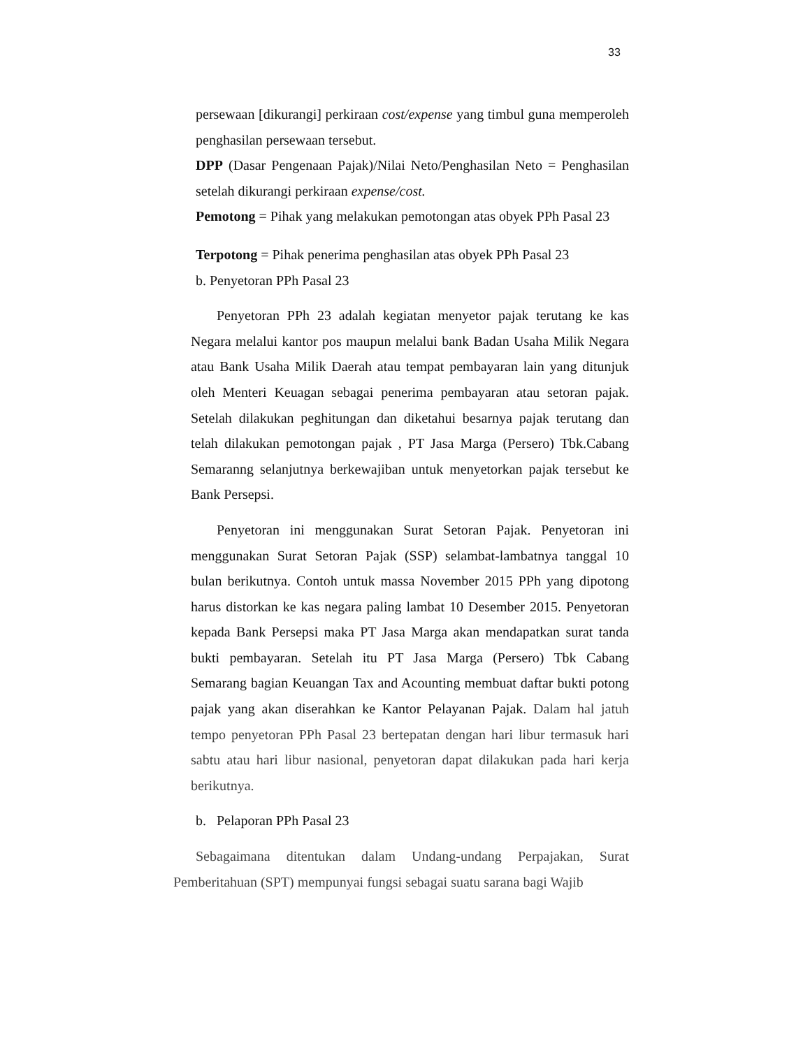33
persewaan [dikurangi] perkiraan cost/expense yang timbul guna memperoleh penghasilan persewaan tersebut.
DPP (Dasar Pengenaan Pajak)/Nilai Neto/Penghasilan Neto = Penghasilan setelah dikurangi perkiraan expense/cost.
Pemotong = Pihak yang melakukan pemotongan atas obyek PPh Pasal 23
Terpotong = Pihak penerima penghasilan atas obyek PPh Pasal 23
b. Penyetoran PPh Pasal 23
Penyetoran PPh 23 adalah kegiatan menyetor pajak terutang ke kas Negara melalui kantor pos maupun melalui bank Badan Usaha Milik Negara atau Bank Usaha Milik Daerah atau tempat pembayaran lain yang ditunjuk oleh Menteri Keuagan sebagai penerima pembayaran atau setoran pajak. Setelah dilakukan peghitungan dan diketahui besarnya pajak terutang dan telah dilakukan pemotongan pajak , PT Jasa Marga (Persero) Tbk.Cabang Semaranng selanjutnya berkewajiban untuk menyetorkan pajak tersebut ke Bank Persepsi.
Penyetoran ini menggunakan Surat Setoran Pajak. Penyetoran ini menggunakan Surat Setoran Pajak (SSP) selambat-lambatnya tanggal 10 bulan berikutnya. Contoh untuk massa November 2015 PPh yang dipotong harus distorkan ke kas negara paling lambat 10 Desember 2015. Penyetoran kepada Bank Persepsi maka PT Jasa Marga akan mendapatkan surat tanda bukti pembayaran. Setelah itu PT Jasa Marga (Persero) Tbk Cabang Semarang bagian Keuangan Tax and Acounting membuat daftar bukti potong pajak yang akan diserahkan ke Kantor Pelayanan Pajak. Dalam hal jatuh tempo penyetoran PPh Pasal 23 bertepatan dengan hari libur termasuk hari sabtu atau hari libur nasional, penyetoran dapat dilakukan pada hari kerja berikutnya.
b. Pelaporan PPh Pasal 23
Sebagaimana ditentukan dalam Undang-undang Perpajakan, Surat Pemberitahuan (SPT) mempunyai fungsi sebagai suatu sarana bagi Wajib